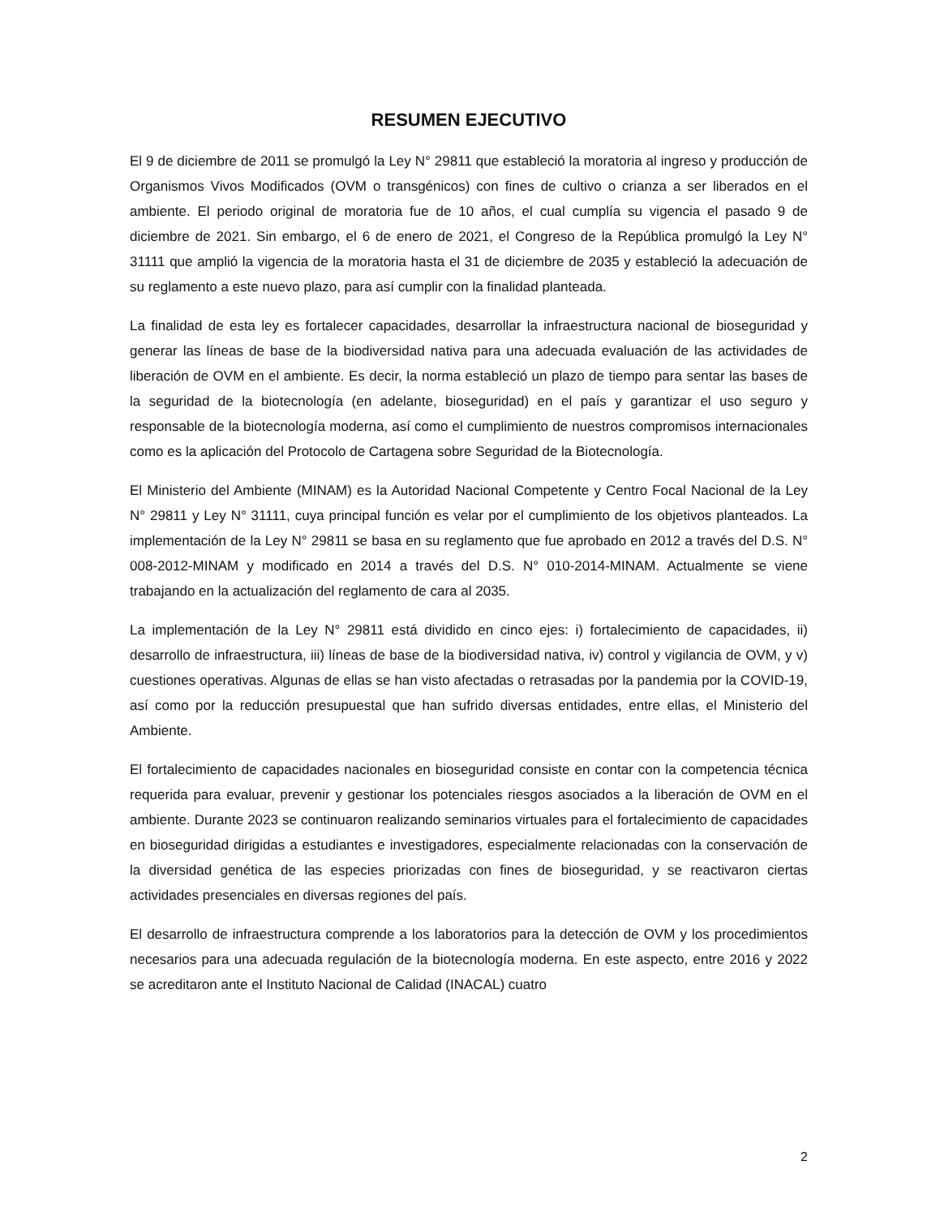RESUMEN EJECUTIVO
El 9 de diciembre de 2011 se promulgó la Ley N° 29811 que estableció la moratoria al ingreso y producción de Organismos Vivos Modificados (OVM o transgénicos) con fines de cultivo o crianza a ser liberados en el ambiente. El periodo original de moratoria fue de 10 años, el cual cumplía su vigencia el pasado 9 de diciembre de 2021. Sin embargo, el 6 de enero de 2021, el Congreso de la República promulgó la Ley N° 31111 que amplió la vigencia de la moratoria hasta el 31 de diciembre de 2035 y estableció la adecuación de su reglamento a este nuevo plazo, para así cumplir con la finalidad planteada.
La finalidad de esta ley es fortalecer capacidades, desarrollar la infraestructura nacional de bioseguridad y generar las líneas de base de la biodiversidad nativa para una adecuada evaluación de las actividades de liberación de OVM en el ambiente. Es decir, la norma estableció un plazo de tiempo para sentar las bases de la seguridad de la biotecnología (en adelante, bioseguridad) en el país y garantizar el uso seguro y responsable de la biotecnología moderna, así como el cumplimiento de nuestros compromisos internacionales como es la aplicación del Protocolo de Cartagena sobre Seguridad de la Biotecnología.
El Ministerio del Ambiente (MINAM) es la Autoridad Nacional Competente y Centro Focal Nacional de la Ley N° 29811 y Ley N° 31111, cuya principal función es velar por el cumplimiento de los objetivos planteados. La implementación de la Ley N° 29811 se basa en su reglamento que fue aprobado en 2012 a través del D.S. N° 008-2012-MINAM y modificado en 2014 a través del D.S. N° 010-2014-MINAM. Actualmente se viene trabajando en la actualización del reglamento de cara al 2035.
La implementación de la Ley N° 29811 está dividido en cinco ejes: i) fortalecimiento de capacidades, ii) desarrollo de infraestructura, iii) líneas de base de la biodiversidad nativa, iv) control y vigilancia de OVM, y v) cuestiones operativas. Algunas de ellas se han visto afectadas o retrasadas por la pandemia por la COVID-19, así como por la reducción presupuestal que han sufrido diversas entidades, entre ellas, el Ministerio del Ambiente.
El fortalecimiento de capacidades nacionales en bioseguridad consiste en contar con la competencia técnica requerida para evaluar, prevenir y gestionar los potenciales riesgos asociados a la liberación de OVM en el ambiente. Durante 2023 se continuaron realizando seminarios virtuales para el fortalecimiento de capacidades en bioseguridad dirigidas a estudiantes e investigadores, especialmente relacionadas con la conservación de la diversidad genética de las especies priorizadas con fines de bioseguridad, y se reactivaron ciertas actividades presenciales en diversas regiones del país.
El desarrollo de infraestructura comprende a los laboratorios para la detección de OVM y los procedimientos necesarios para una adecuada regulación de la biotecnología moderna. En este aspecto, entre 2016 y 2022 se acreditaron ante el Instituto Nacional de Calidad (INACAL) cuatro
2